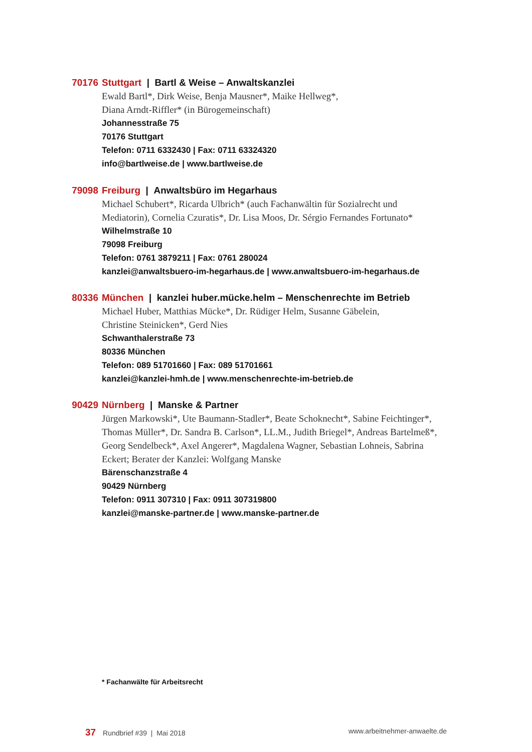70176 Stuttgart | Bartl & Weise – Anwaltskanzlei
Ewald Bartl*, Dirk Weise, Benja Mausner*, Maike Hellweg*,
Diana Arndt-Riffler* (in Bürogemeinschaft)
Johannesstraße 75
70176 Stuttgart
Telefon: 0711 6332430 | Fax: 0711 63324320
info@bartlweise.de | www.bartlweise.de
79098 Freiburg | Anwaltsbüro im Hegarhaus
Michael Schubert*, Ricarda Ulbrich* (auch Fachanwältin für Sozialrecht und
Mediatorin), Cornelia Czuratis*, Dr. Lisa Moos, Dr. Sérgio Fernandes Fortunato*
Wilhelmstraße 10
79098 Freiburg
Telefon: 0761 3879211 | Fax: 0761 280024
kanzlei@anwaltsbuero-im-hegarhaus.de | www.anwaltsbuero-im-hegarhaus.de
80336 München | kanzlei huber.mücke.helm – Menschenrechte im Betrieb
Michael Huber, Matthias Mücke*, Dr. Rüdiger Helm, Susanne Gäbelein,
Christine Steinicken*, Gerd Nies
Schwanthalerstraße 73
80336 München
Telefon: 089 51701660 | Fax: 089 51701661
kanzlei@kanzlei-hmh.de | www.menschenrechte-im-betrieb.de
90429 Nürnberg | Manske & Partner
Jürgen Markowski*, Ute Baumann-Stadler*, Beate Schoknecht*, Sabine Feichtinger*,
Thomas Müller*, Dr. Sandra B. Carlson*, LL.M., Judith Briegel*, Andreas Bartelmeß*,
Georg Sendelbeck*, Axel Angerer*, Magdalena Wagner, Sebastian Lohneis, Sabrina
Eckert; Berater der Kanzlei: Wolfgang Manske
Bärenschanzstraße 4
90429 Nürnberg
Telefon: 0911 307310 | Fax: 0911 307319800
kanzlei@manske-partner.de | www.manske-partner.de
* Fachanwälte für Arbeitsrecht
37 Rundbrief #39 | Mai 2018 www.arbeitnehmer-anwaelte.de